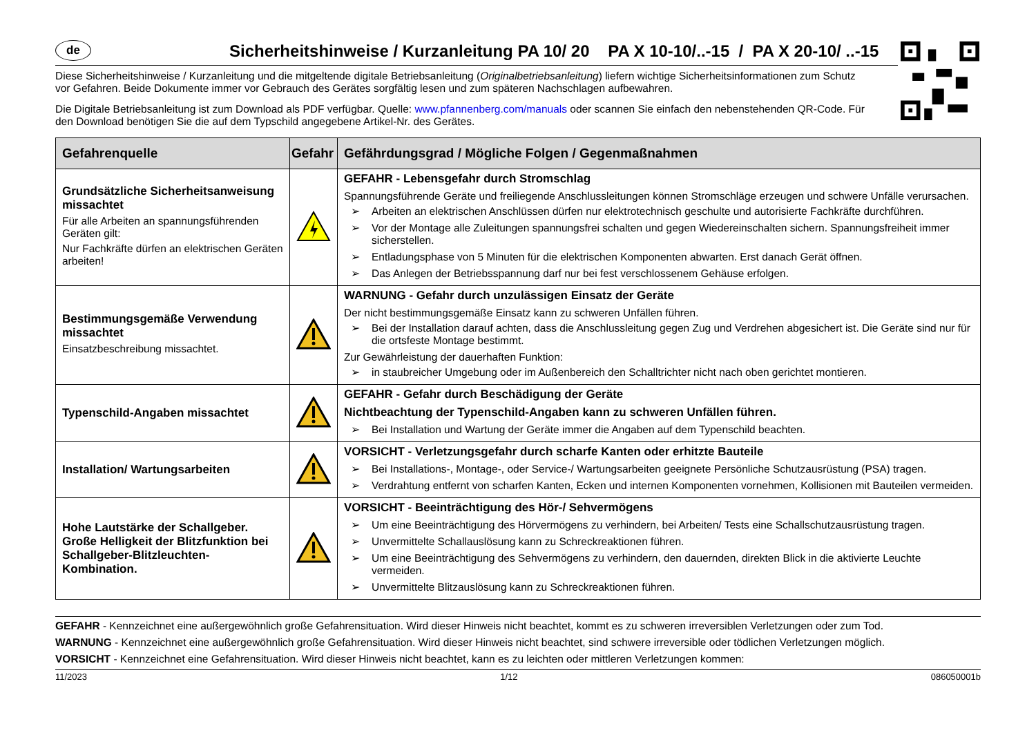de
Sicherheitshinweise / Kurzanleitung PA 10/ 20 PA X 10-10/..-15 / PA X 20-10/ ..-15
Diese Sicherheitshinweise / Kurzanleitung und die mitgeltende digitale Betriebsanleitung (Originalbetriebsanleitung) liefern wichtige Sicherheitsinformationen zum Schutz vor Gefahren. Beide Dokumente immer vor Gebrauch des Gerätes sorgfältig lesen und zum späteren Nachschlagen aufbewahren.
Die Digitale Betriebsanleitung ist zum Download als PDF verfügbar. Quelle: www.pfannenberg.com/manuals oder scannen Sie einfach den nebenstehenden QR-Code. Für den Download benötigen Sie die auf dem Typschild angegebene Artikel-Nr. des Gerätes.
| Gefahrenquelle | Gefahr | Gefährdungsgrad / Mögliche Folgen / Gegenmaßnahmen |
| --- | --- | --- |
| Grundsätzliche Sicherheitsanweisung missachtet Für alle Arbeiten an spannungsführenden Geräten gilt: Nur Fachkräfte dürfen an elektrischen Geräten arbeiten! | | GEFAHR - Lebensgefahr durch Stromschlag Spannungsführende Geräte und freiliegende Anschlussleitungen können Stromschläge erzeugen und schwere Unfälle verursachen. ➢ Arbeiten an elektrischen Anschlüssen dürfen nur elektrotechnisch geschulte und autorisierte Fachkräfte durchführen. ➢ Vor der Montage alle Zuleitungen spannungsfrei schalten und gegen Wiedereinschalten sichern. Spannungsfreiheit immer sicherstellen. ➢ Entladungsphase von 5 Minuten für die elektrischen Komponenten abwarten. Erst danach Gerät öffnen. ➢ Das Anlegen der Betriebsspannung darf nur bei fest verschlossenem Gehäuse erfolgen. |
| Bestimmungsgemäße Verwendung missachtet Einsatzbeschreibung missachtet. | | WARNUNG - Gefahr durch unzulässigen Einsatz der Geräte Der nicht bestimmungsgemäße Einsatz kann zu schweren Unfällen führen. ➢ Bei der Installation darauf achten, dass die Anschlussleitung gegen Zug und Verdrehen abgesichert ist. Die Geräte sind nur für die ortsfeste Montage bestimmt. Zur Gewährleistung der dauerhaften Funktion: ➢ in staubreicher Umgebung oder im Außenbereich den Schalltrichter nicht nach oben gerichtet montieren. |
| Typenschild-Angaben missachtet | | GEFAHR - Gefahr durch Beschädigung der Geräte Nichtbeachtung der Typenschild-Angaben kann zu schweren Unfällen führen. ➢ Bei Installation und Wartung der Geräte immer die Angaben auf dem Typenschild beachten. |
| Installation/ Wartungsarbeiten | | VORSICHT - Verletzungsgefahr durch scharfe Kanten oder erhitzte Bauteile ➢ Bei Installations-, Montage-, oder Service-/ Wartungsarbeiten geeignete Persönliche Schutzausrüstung (PSA) tragen. ➢ Verdrahtung entfernt von scharfen Kanten, Ecken und internen Komponenten vornehmen, Kollisionen mit Bauteilen vermeiden. |
| Hohe Lautstärke der Schallgeber. Große Helligkeit der Blitzfunktion bei Schallgeber-Blitzleuchten-Kombination. | | VORSICHT - Beeinträchtigung des Hör-/ Sehvermögens ➢ Um eine Beeinträchtigung des Hörvermögens zu verhindern, bei Arbeiten/ Tests eine Schallschutzausrüstung tragen. ➢ Unvermittelte Schallauslösung kann zu Schreckreaktionen führen. ➢ Um eine Beeinträchtigung des Sehvermögens zu verhindern, den dauernden, direkten Blick in die aktivierte Leuchte vermeiden. ➢ Unvermittelte Blitzauslösung kann zu Schreckreaktionen führen. |
GEFAHR - Kennzeichnet eine außergewöhnlich große Gefahrensituation. Wird dieser Hinweis nicht beachtet, kommt es zu schweren irreversiblen Verletzungen oder zum Tod.
WARNUNG - Kennzeichnet eine außergewöhnlich große Gefahrensituation. Wird dieser Hinweis nicht beachtet, sind schwere irreversible oder tödlichen Verletzungen möglich.
VORSICHT - Kennzeichnet eine Gefahrensituation. Wird dieser Hinweis nicht beachtet, kann es zu leichten oder mittleren Verletzungen kommen:
11/2023 1/12 086050001b